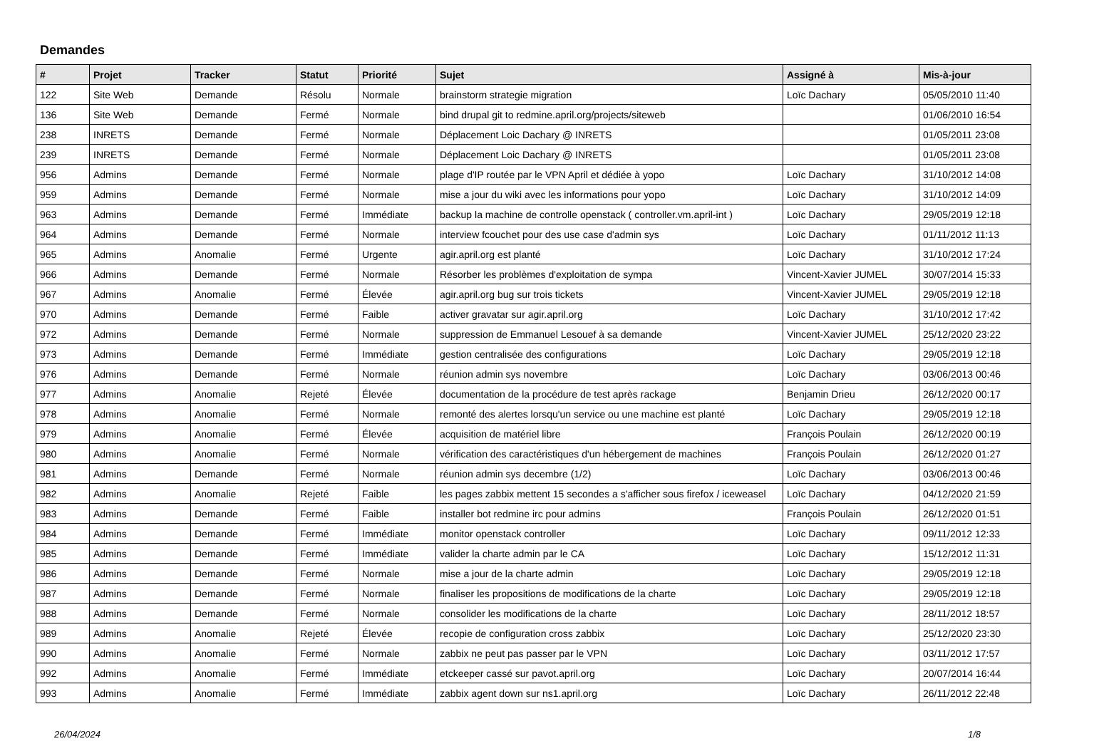Demandes
| # | Projet | Tracker | Statut | Priorité | Sujet | Assigné à | Mis-à-jour |
| --- | --- | --- | --- | --- | --- | --- | --- |
| 122 | Site Web | Demande | Résolu | Normale | brainstorm strategie migration | Loïc Dachary | 05/05/2010 11:40 |
| 136 | Site Web | Demande | Fermé | Normale | bind drupal git to redmine.april.org/projects/siteweb | | 01/06/2010 16:54 |
| 238 | INRETS | Demande | Fermé | Normale | Déplacement Loic Dachary @ INRETS | | 01/05/2011 23:08 |
| 239 | INRETS | Demande | Fermé | Normale | Déplacement Loic Dachary @ INRETS | | 01/05/2011 23:08 |
| 956 | Admins | Demande | Fermé | Normale | plage d'IP routée par le VPN April et dédiée à yopo | Loïc Dachary | 31/10/2012 14:08 |
| 959 | Admins | Demande | Fermé | Normale | mise a jour du wiki avec les informations pour yopo | Loïc Dachary | 31/10/2012 14:09 |
| 963 | Admins | Demande | Fermé | Immédiate | backup la machine de controlle openstack ( controller.vm.april-int ) | Loïc Dachary | 29/05/2019 12:18 |
| 964 | Admins | Demande | Fermé | Normale | interview fcouchet pour des use case d'admin sys | Loïc Dachary | 01/11/2012 11:13 |
| 965 | Admins | Anomalie | Fermé | Urgente | agir.april.org est planté | Loïc Dachary | 31/10/2012 17:24 |
| 966 | Admins | Demande | Fermé | Normale | Résorber les problèmes d'exploitation de sympa | Vincent-Xavier JUMEL | 30/07/2014 15:33 |
| 967 | Admins | Anomalie | Fermé | Élevée | agir.april.org bug sur trois tickets | Vincent-Xavier JUMEL | 29/05/2019 12:18 |
| 970 | Admins | Demande | Fermé | Faible | activer gravatar sur agir.april.org | Loïc Dachary | 31/10/2012 17:42 |
| 972 | Admins | Demande | Fermé | Normale | suppression de Emmanuel Lesouef à sa demande | Vincent-Xavier JUMEL | 25/12/2020 23:22 |
| 973 | Admins | Demande | Fermé | Immédiate | gestion centralisée des configurations | Loïc Dachary | 29/05/2019 12:18 |
| 976 | Admins | Demande | Fermé | Normale | réunion admin sys novembre | Loïc Dachary | 03/06/2013 00:46 |
| 977 | Admins | Anomalie | Rejeté | Élevée | documentation de la procédure de test après rackage | Benjamin Drieu | 26/12/2020 00:17 |
| 978 | Admins | Anomalie | Fermé | Normale | remonté des alertes lorsqu'un service ou une machine est planté | Loïc Dachary | 29/05/2019 12:18 |
| 979 | Admins | Anomalie | Fermé | Élevée | acquisition de matériel libre | François Poulain | 26/12/2020 00:19 |
| 980 | Admins | Anomalie | Fermé | Normale | vérification des caractéristiques d'un hébergement de machines | François Poulain | 26/12/2020 01:27 |
| 981 | Admins | Demande | Fermé | Normale | réunion admin sys decembre (1/2) | Loïc Dachary | 03/06/2013 00:46 |
| 982 | Admins | Anomalie | Rejeté | Faible | les pages zabbix mettent 15 secondes a s'afficher sous firefox / iceweasel | Loïc Dachary | 04/12/2020 21:59 |
| 983 | Admins | Demande | Fermé | Faible | installer bot redmine irc pour admins | François Poulain | 26/12/2020 01:51 |
| 984 | Admins | Demande | Fermé | Immédiate | monitor openstack controller | Loïc Dachary | 09/11/2012 12:33 |
| 985 | Admins | Demande | Fermé | Immédiate | valider la charte admin par le CA | Loïc Dachary | 15/12/2012 11:31 |
| 986 | Admins | Demande | Fermé | Normale | mise a jour de la charte admin | Loïc Dachary | 29/05/2019 12:18 |
| 987 | Admins | Demande | Fermé | Normale | finaliser les propositions de modifications de la charte | Loïc Dachary | 29/05/2019 12:18 |
| 988 | Admins | Demande | Fermé | Normale | consolider les modifications de la charte | Loïc Dachary | 28/11/2012 18:57 |
| 989 | Admins | Anomalie | Rejeté | Élevée | recopie de configuration cross zabbix | Loïc Dachary | 25/12/2020 23:30 |
| 990 | Admins | Anomalie | Fermé | Normale | zabbix ne peut pas passer par le VPN | Loïc Dachary | 03/11/2012 17:57 |
| 992 | Admins | Anomalie | Fermé | Immédiate | etckeeper cassé sur pavot.april.org | Loïc Dachary | 20/07/2014 16:44 |
| 993 | Admins | Anomalie | Fermé | Immédiate | zabbix agent down sur ns1.april.org | Loïc Dachary | 26/11/2012 22:48 |
26/04/2024 1/8